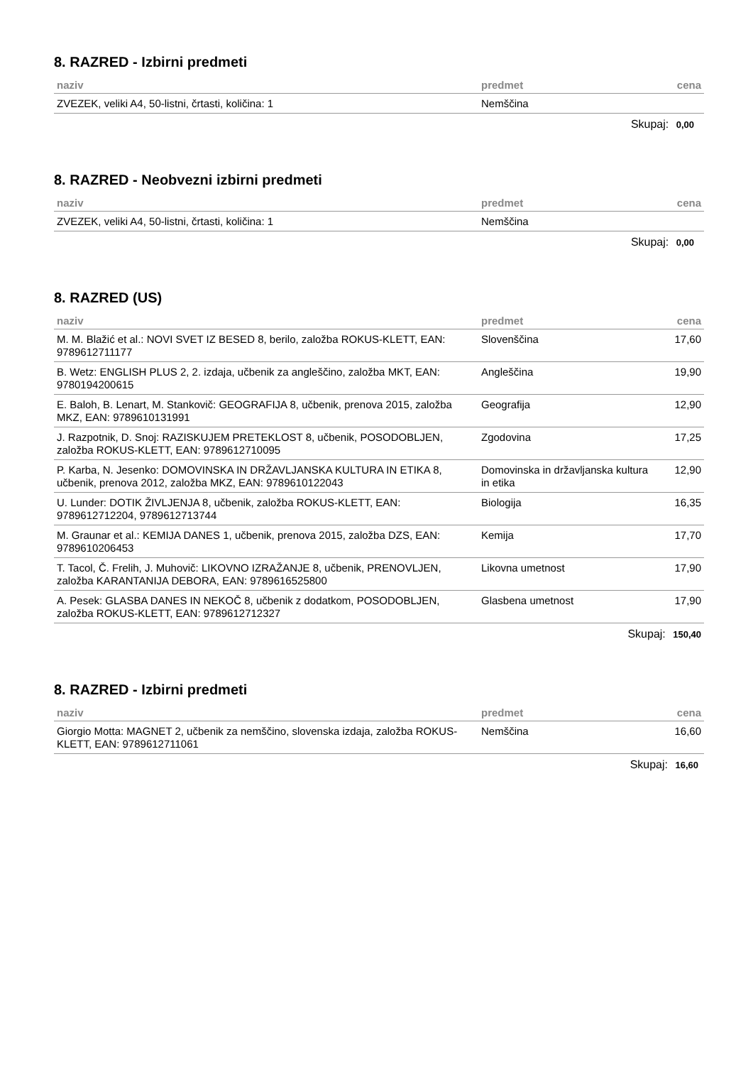8. RAZRED - Izbirni predmeti
| naziv | predmet | cena |
| --- | --- | --- |
| ZVEZEK, veliki A4, 50-listni, črtasti, količina: 1 | Nemščina | |
Skupaj: 0,00
8. RAZRED - Neobvezni izbirni predmeti
| naziv | predmet | cena |
| --- | --- | --- |
| ZVEZEK, veliki A4, 50-listni, črtasti, količina: 1 | Nemščina | |
Skupaj: 0,00
8. RAZRED (US)
| naziv | predmet | cena |
| --- | --- | --- |
| M. M. Blažić et al.: NOVI SVET IZ BESED 8, berilo, založba ROKUS-KLETT, EAN: 9789612711177 | Slovenščina | 17,60 |
| B. Wetz: ENGLISH PLUS 2, 2. izdaja, učbenik za angleščino, založba MKT, EAN: 9780194200615 | Angleščina | 19,90 |
| E. Baloh, B. Lenart, M. Stankovič: GEOGRAFIJA 8, učbenik, prenova 2015, založba MKZ, EAN: 9789610131991 | Geografija | 12,90 |
| J. Razpotnik, D. Snoj: RAZISKUJEM PRETEKLOST 8, učbenik, POSODOBLJEN, založba ROKUS-KLETT, EAN: 9789612710095 | Zgodovina | 17,25 |
| P. Karba, N. Jesenko: DOMOVINSKA IN DRŽAVLJANSKA KULTURA IN ETIKA 8, učbenik, prenova 2012, založba MKZ, EAN: 9789610122043 | Domovinska in državljanska kultura in etika | 12,90 |
| U. Lunder: DOTIK ŽIVLJENJA 8, učbenik, založba ROKUS-KLETT, EAN: 9789612712204, 9789612713744 | Biologija | 16,35 |
| M. Graunar et al.: KEMIJA DANES 1, učbenik, prenova 2015, založba DZS, EAN: 9789610206453 | Kemija | 17,70 |
| T. Tacol, Č. Frelih, J. Muhovič: LIKOVNO IZRAŽANJE 8, učbenik, PRENOVLJEN, založba KARANTANIJA DEBORA, EAN: 9789616525800 | Likovna umetnost | 17,90 |
| A. Pesek: GLASBA DANES IN NEKOČ 8, učbenik z dodatkom, POSODOBLJEN, založba ROKUS-KLETT, EAN: 9789612712327 | Glasbena umetnost | 17,90 |
Skupaj: 150,40
8. RAZRED - Izbirni predmeti
| naziv | predmet | cena |
| --- | --- | --- |
| Giorgio Motta: MAGNET 2, učbenik za nemščino, slovenska izdaja, založba ROKUS-KLETT, EAN: 9789612711061 | Nemščina | 16,60 |
Skupaj: 16,60